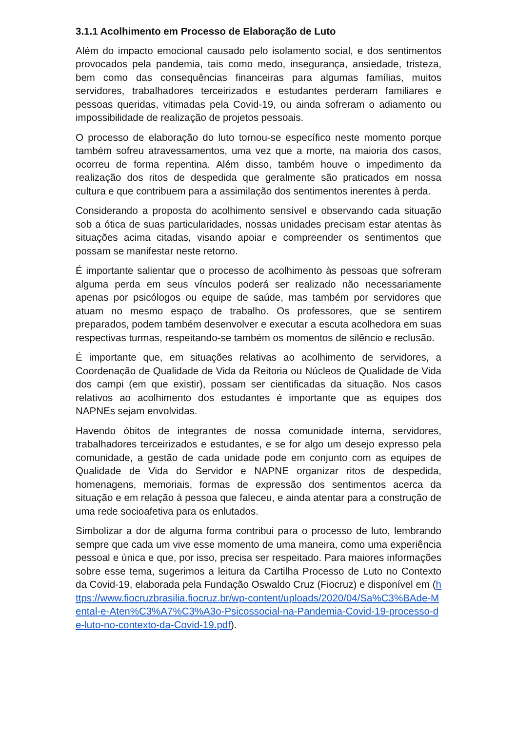3.1.1 Acolhimento em Processo de Elaboração de Luto
Além do impacto emocional causado pelo isolamento social, e dos sentimentos provocados pela pandemia, tais como medo, insegurança, ansiedade, tristeza, bem como das consequências financeiras para algumas famílias, muitos servidores, trabalhadores terceirizados e estudantes perderam familiares e pessoas queridas, vitimadas pela Covid-19, ou ainda sofreram o adiamento ou impossibilidade de realização de projetos pessoais.
O processo de elaboração do luto tornou-se específico neste momento porque também sofreu atravessamentos, uma vez que a morte, na maioria dos casos, ocorreu de forma repentina. Além disso, também houve o impedimento da realização dos ritos de despedida que geralmente são praticados em nossa cultura e que contribuem para a assimilação dos sentimentos inerentes à perda.
Considerando a proposta do acolhimento sensível e observando cada situação sob a ótica de suas particularidades, nossas unidades precisam estar atentas às situações acima citadas, visando apoiar e compreender os sentimentos que possam se manifestar neste retorno.
É importante salientar que o processo de acolhimento às pessoas que sofreram alguma perda em seus vínculos poderá ser realizado não necessariamente apenas por psicólogos ou equipe de saúde, mas também por servidores que atuam no mesmo espaço de trabalho. Os professores, que se sentirem preparados, podem também desenvolver e executar a escuta acolhedora em suas respectivas turmas, respeitando-se também os momentos de silêncio e reclusão.
É importante que, em situações relativas ao acolhimento de servidores, a Coordenação de Qualidade de Vida da Reitoria ou Núcleos de Qualidade de Vida dos campi (em que existir), possam ser cientificadas da situação. Nos casos relativos ao acolhimento dos estudantes é importante que as equipes dos NAPNEs sejam envolvidas.
Havendo óbitos de integrantes de nossa comunidade interna, servidores, trabalhadores terceirizados e estudantes, e se for algo um desejo expresso pela comunidade, a gestão de cada unidade pode em conjunto com as equipes de Qualidade de Vida do Servidor e NAPNE organizar ritos de despedida, homenagens, memoriais, formas de expressão dos sentimentos acerca da situação e em relação à pessoa que faleceu, e ainda atentar para a construção de uma rede socioafetiva para os enlutados.
Simbolizar a dor de alguma forma contribui para o processo de luto, lembrando sempre que cada um vive esse momento de uma maneira, como uma experiência pessoal e única e que, por isso, precisa ser respeitado. Para maiores informações sobre esse tema, sugerimos a leitura da Cartilha Processo de Luto no Contexto da Covid-19, elaborada pela Fundação Oswaldo Cruz (Fiocruz) e disponível em (https://www.fiocruzbrasilia.fiocruz.br/wp-content/uploads/2020/04/Sa%C3%BAde-Mental-e-Aten%C3%A7%C3%A3o-Psicossocial-na-Pandemia-Covid-19-processo-de-luto-no-contexto-da-Covid-19.pdf).